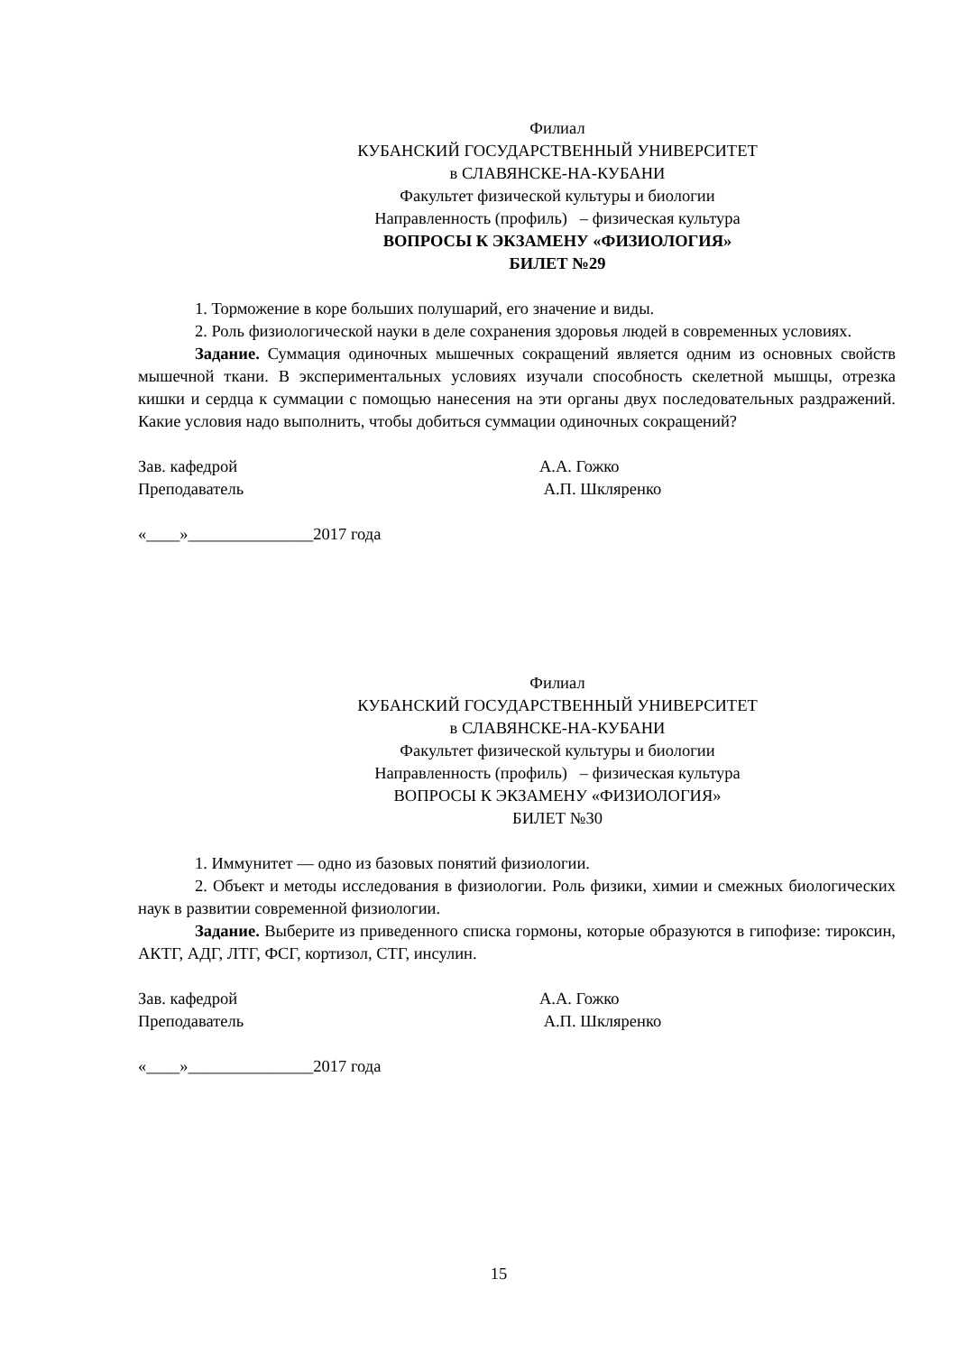Филиал
КУБАНСКИЙ ГОСУДАРСТВЕННЫЙ УНИВЕРСИТЕТ
в СЛАВЯНСКЕ-НА-КУБАНИ
Факультет физической культуры и биологии
Направленность (профиль) – физическая культура
ВОПРОСЫ К ЭКЗАМЕНУ «ФИЗИОЛОГИЯ»
БИЛЕТ №29
1. Торможение в коре больших полушарий, его значение и виды.
2. Роль физиологической науки в деле сохранения здоровья людей в современных условиях.
Задание. Суммация одиночных мышечных сокращений является одним из основных свойств мышечной ткани. В экспериментальных условиях изучали способность скелетной мышцы, отрезка кишки и сердца к суммации с помощью нанесения на эти органы двух последовательных раздражений. Какие условия надо выполнить, чтобы добиться суммации одиночных сокращений?
Зав. кафедрой А.А. Гожко
Преподаватель А.П. Шкляренко
«____»_______________2017 года
Филиал
КУБАНСКИЙ ГОСУДАРСТВЕННЫЙ УНИВЕРСИТЕТ
в СЛАВЯНСКЕ-НА-КУБАНИ
Факультет физической культуры и биологии
Направленность (профиль) – физическая культура
ВОПРОСЫ К ЭКЗАМЕНУ «ФИЗИОЛОГИЯ»
БИЛЕТ №30
1. Иммунитет — одно из базовых понятий физиологии.
2. Объект и методы исследования в физиологии. Роль физики, химии и смежных биологических наук в развитии современной физиологии.
Задание. Выберите из приведенного списка гормоны, которые образуются в гипофизе: тироксин, АКТГ, АДГ, ЛТГ, ФСГ, кортизол, СТГ, инсулин.
Зав. кафедрой А.А. Гожко
Преподаватель А.П. Шкляренко
«____»_______________2017 года
15